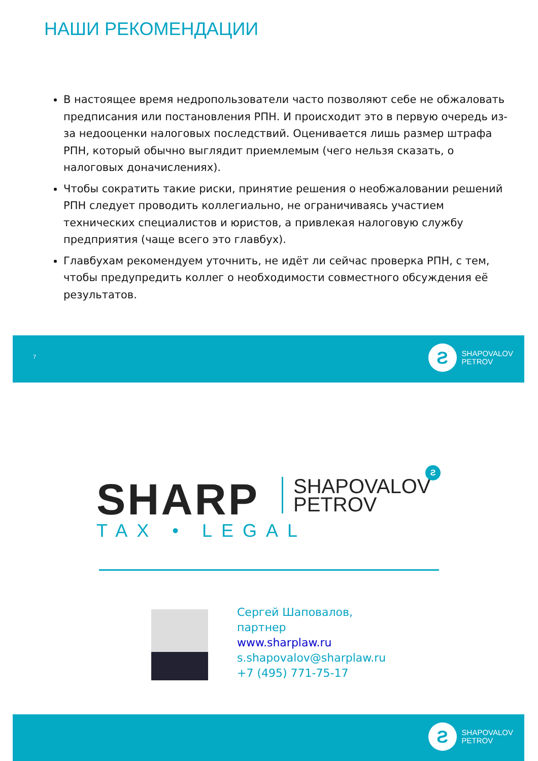НАШИ РЕКОМЕНДАЦИИ
В настоящее время недропользователи часто позволяют себе не обжаловать предписания или постановления РПН. И происходит это в первую очередь из-за недооценки налоговых последствий. Оценивается лишь размер штрафа РПН, который обычно выглядит приемлемым (чего нельзя сказать, о налоговых доначислениях).
Чтобы сократить такие риски, принятие решения о необжаловании решений РПН следует проводить коллегиально, не ограничиваясь участием технических специалистов и юристов, а привлекая налоговую службу предприятия (чаще всего это главбух).
Главбухам рекомендуем уточнить, не идёт ли сейчас проверка РПН, с тем, чтобы предупредить коллег о необходимости совместного обсуждения её результатов.
7
Ƨ
SHAPOVALOV
PETROV
SHARP
SHAPOVALOV
PETROV
Ƨ
TAX • LEGAL
Сергей Шаповалов,
партнер
www.sharplaw.ru
s.shapovalov@sharplaw.ru
+7 (495) 771-75-17
Ƨ
SHAPOVALOV
PETROV